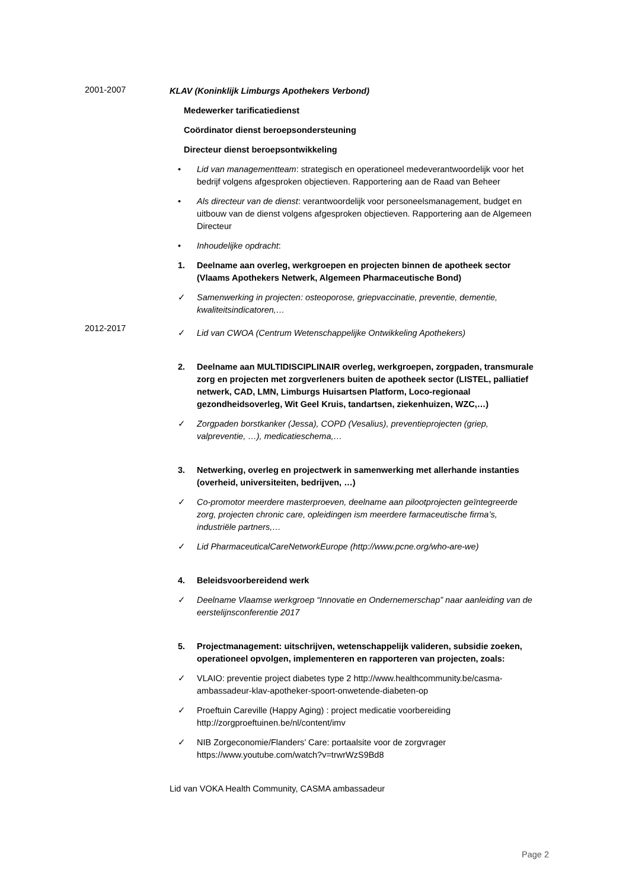2001-2007
KLAV (Koninklijk Limburgs Apothekers Verbond)
Medewerker tarificatiedienst
Coördinator dienst beroepsondersteuning
Directeur dienst beroepsontwikkeling
• Lid van managementteam: strategisch en operationeel medeverantwoordelijk voor het bedrijf volgens afgesproken objectieven. Rapportering aan de Raad van Beheer
• Als directeur van de dienst: verantwoordelijk voor personeelsmanagement, budget en uitbouw van de dienst volgens afgesproken objectieven. Rapportering aan de Algemeen Directeur
• Inhoudelijke opdracht:
1. Deelname aan overleg, werkgroepen en projecten binnen de apotheek sector (Vlaams Apothekers Netwerk, Algemeen Pharmaceutische Bond)
✓ Samenwerking in projecten: osteoporose, griepvaccinatie, preventie, dementie, kwaliteitsindicatoren,…
2012-2017
✓ Lid van CWOA (Centrum Wetenschappelijke Ontwikkeling Apothekers)
2. Deelname aan MULTIDISCIPLINAIR overleg, werkgroepen, zorgpaden, transmurale zorg en projecten met zorgverleners buiten de apotheek sector (LISTEL, palliatief netwerk, CAD, LMN, Limburgs Huisartsen Platform, Loco-regionaal gezondheidsoverleg, Wit Geel Kruis, tandartsen, ziekenhuizen, WZC,…)
✓ Zorgpaden borstkanker (Jessa), COPD (Vesalius), preventieprojecten (griep, valpreventie, …), medicatieschema,…
3. Netwerking, overleg en projectwerk in samenwerking met allerhande instanties (overheid, universiteiten, bedrijven, …)
✓ Co-promotor meerdere masterproeven, deelname aan pilootprojecten geïntegreerde zorg, projecten chronic care, opleidingen ism meerdere farmaceutische firma’s, industriële partners,…
✓ Lid PharmaceuticalCareNetworkEurope (http://www.pcne.org/who-are-we)
4. Beleidsvoorbereidend werk
✓ Deelname Vlaamse werkgroep “Innovatie en Ondernemerschap” naar aanleiding van de eerstelijnsconferentie 2017
5. Projectmanagement: uitschrijven, wetenschappelijk valideren, subsidie zoeken, operationeel opvolgen, implementeren en rapporteren van projecten, zoals:
✓ VLAIO: preventie project diabetes type 2 http://www.healthcommunity.be/casma-ambassadeur-klav-apotheker-spoort-onwetende-diabeten-op
✓ Proeftuin Careville (Happy Aging) : project medicatie voorbereiding http://zorgproeftuinen.be/nl/content/imv
✓ NIB Zorgeconomie/Flanders’ Care: portaalsite voor de zorgvrager https://www.youtube.com/watch?v=trwrWzS9Bd8
Lid van VOKA Health Community, CASMA ambassadeur
Page 2